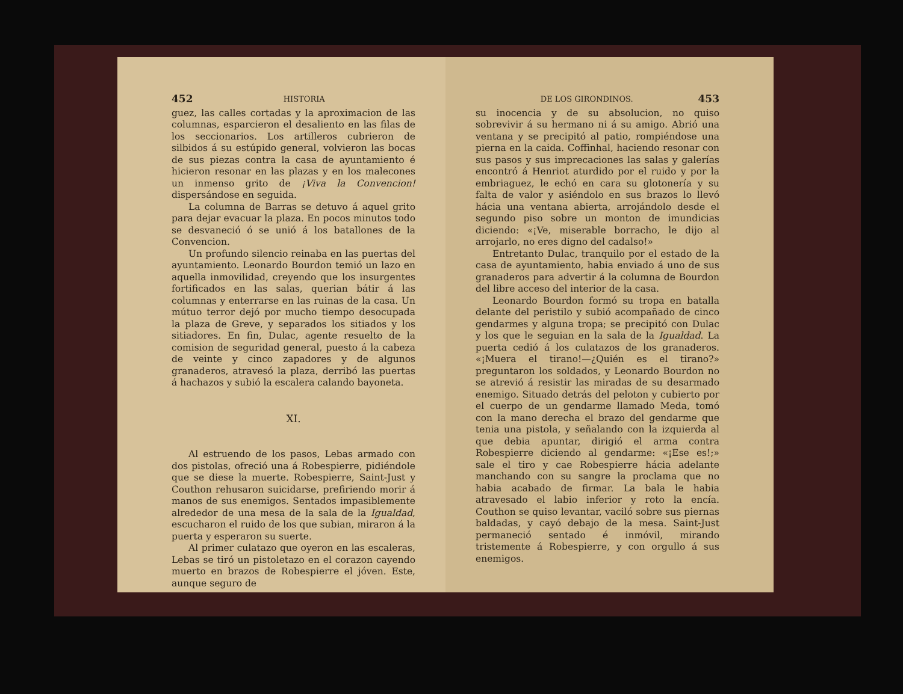452 HISTORIA
guez, las calles cortadas y la aproximacion de las columnas, esparcieron el desaliento en las filas de los seccionarios. Los artilleros cubrieron de silbidos á su estúpido general, volvieron las bocas de sus piezas contra la casa de ayuntamiento é hicieron resonar en las plazas y en los malecones un inmenso grito de ¡Viva la Convencion! dispersándose en seguida.
La columna de Barras se detuvo á aquel grito para dejar evacuar la plaza. En pocos minutos todo se desvaneció ó se unió á los batallones de la Convencion.
Un profundo silencio reinaba en las puertas del ayuntamiento. Leonardo Bourdon temió un lazo en aquella inmovilidad, creyendo que los insurgentes fortificados en las salas, querian bátir á las columnas y enterrarse en las ruinas de la casa. Un mútuo terror dejó por mucho tiempo desocupada la plaza de Greve, y separados los sitiados y los sitiadores. En fin, Dulac, agente resuelto de la comision de seguridad general, puesto á la cabeza de veinte y cinco zapadores y de algunos granaderos, atravesó la plaza, derribó las puertas á hachazos y subió la escalera calando bayoneta.
XI.
Al estruendo de los pasos, Lebas armado con dos pistolas, ofreció una á Robespierre, pidiéndole que se diese la muerte. Robespierre, Saint-Just y Couthon rehusaron suicidarse, prefiriendo morir á manos de sus enemigos. Sentados impasiblemente alrededor de una mesa de la sala de la Igualdad, escucharon el ruido de los que subian, miraron á la puerta y esperaron su suerte.
Al primer culatazo que oyeron en las escaleras, Lebas se tiró un pistoletazo en el corazon cayendo muerto en brazos de Robespierre el jóven. Este, aunque seguro de
DE LOS GIRONDINOS. 453
su inocencia y de su absolucion, no quiso sobrevivir á su hermano ni á su amigo. Abrió una ventana y se precipitó al patio, rompiéndose una pierna en la caida. Coffinhal, haciendo resonar con sus pasos y sus imprecaciones las salas y galerías encontró á Henriot aturdido por el ruido y por la embriaguez, le echó en cara su glotonería y su falta de valor y asiéndolo en sus brazos lo llevó hácia una ventana abierta, arrojándolo desde el segundo piso sobre un monton de imundicias diciendo: «¡Ve, miserable borracho, le dijo al arrojarlo, no eres digno del cadalso!»
Entretanto Dulac, tranquilo por el estado de la casa de ayuntamiento, habia enviado á uno de sus granaderos para advertir á la columna de Bourdon del libre acceso del interior de la casa.
Leonardo Bourdon formó su tropa en batalla delante del peristilo y subió acompañado de cinco gendarmes y alguna tropa; se precipitó con Dulac y los que le seguian en la sala de la Igualdad. La puerta cedió á los culatazos de los granaderos. «¡Muera el tirano!—¿Quién es el tirano?» preguntaron los soldados, y Leonardo Bourdon no se atrevió á resistir las miradas de su desarmado enemigo. Situado detrás del peloton y cubierto por el cuerpo de un gendarme llamado Meda, tomó con la mano derecha el brazo del gendarme que tenia una pistola, y señalando con la izquierda al que debia apuntar, dirigió el arma contra Robespierre diciendo al gendarme: «¡Ese es!;» sale el tiro y cae Robespierre hácia adelante manchando con su sangre la proclama que no habia acabado de firmar. La bala le habia atravesado el labio inferior y roto la encía. Couthon se quiso levantar, vaciló sobre sus piernas baldadas, y cayó debajo de la mesa. Saint-Just permaneció sentado é inmóvil, mirando tristemente á Robespierre, y con orgullo á sus enemigos.